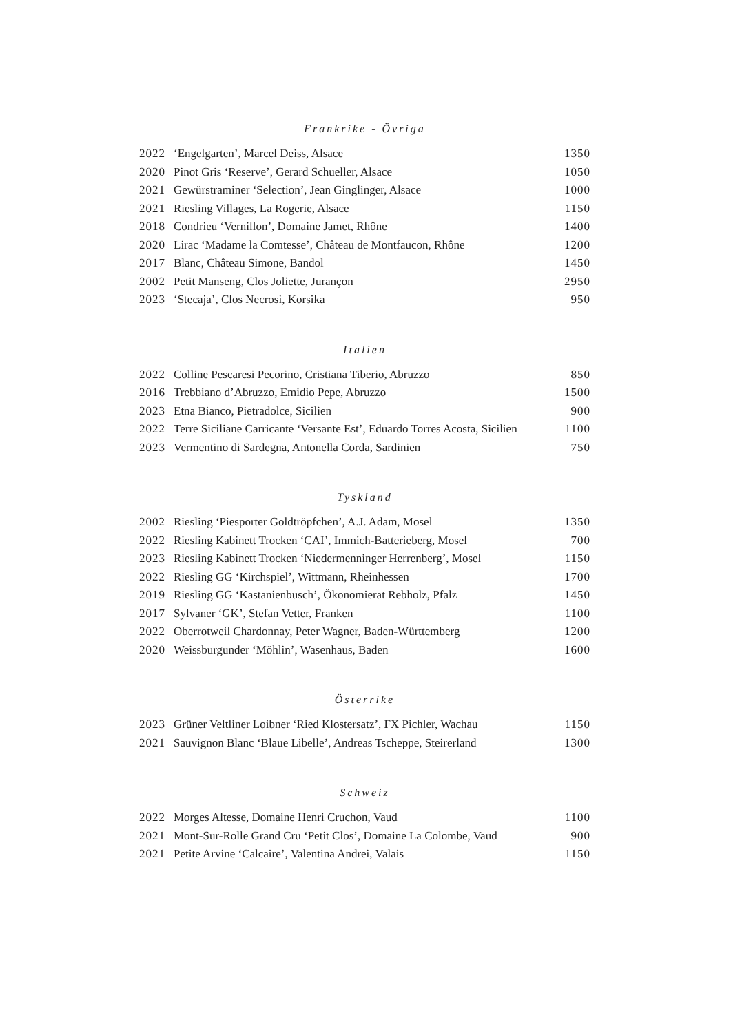Frankrike - Övriga
| 2022 | ‘Engelgarten’, Marcel Deiss, Alsace | 1350 |
| 2020 | Pinot Gris ‘Reserve’, Gerard Schueller, Alsace | 1050 |
| 2021 | Gewürstraminer ‘Selection’, Jean Ginglinger, Alsace | 1000 |
| 2021 | Riesling Villages, La Rogerie, Alsace | 1150 |
| 2018 | Condrieu ‘Vernillon’, Domaine Jamet, Rhône | 1400 |
| 2020 | Lirac ‘Madame la Comtesse’, Château de Montfaucon, Rhône | 1200 |
| 2017 | Blanc, Château Simone, Bandol | 1450 |
| 2002 | Petit Manseng, Clos Joliette, Jurançon | 2950 |
| 2023 | ‘Stecaja’, Clos Necrosi, Korsika | 950 |
Italien
| 2022 | Colline Pescaresi Pecorino, Cristiana Tiberio, Abruzzo | 850 |
| 2016 | Trebbiano d’Abruzzo, Emidio Pepe, Abruzzo | 1500 |
| 2023 | Etna Bianco, Pietradolce, Sicilien | 900 |
| 2022 | Terre Siciliane Carricante ‘Versante Est’, Eduardo Torres Acosta, Sicilien | 1100 |
| 2023 | Vermentino di Sardegna, Antonella Corda, Sardinien | 750 |
Tyskland
| 2002 | Riesling ‘Piesporter Goldtröpfchen’, A.J. Adam, Mosel | 1350 |
| 2022 | Riesling Kabinett Trocken ‘CAI’, Immich-Batterieberg, Mosel | 700 |
| 2023 | Riesling Kabinett Trocken ‘Niedermenninger Herrenberg’, Mosel | 1150 |
| 2022 | Riesling GG ‘Kirchspiel’, Wittmann, Rheinhessen | 1700 |
| 2019 | Riesling GG ‘Kastanienbusch’, Ökonomierat Rebholz, Pfalz | 1450 |
| 2017 | Sylvaner ‘GK’, Stefan Vetter, Franken | 1100 |
| 2022 | Oberrotweil Chardonnay, Peter Wagner, Baden-Württemberg | 1200 |
| 2020 | Weissburgunder ‘Möhlin’, Wasenhaus, Baden | 1600 |
Österrike
| 2023 | Grüner Veltliner Loibner ‘Ried Klostersatz’, FX Pichler, Wachau | 1150 |
| 2021 | Sauvignon Blanc ‘Blaue Libelle’, Andreas Tscheppe, Steirerland | 1300 |
Schweiz
| 2022 | Morges Altesse, Domaine Henri Cruchon, Vaud | 1100 |
| 2021 | Mont-Sur-Rolle Grand Cru ‘Petit Clos’, Domaine La Colombe, Vaud | 900 |
| 2021 | Petite Arvine ‘Calcaire’, Valentina Andrei, Valais | 1150 |